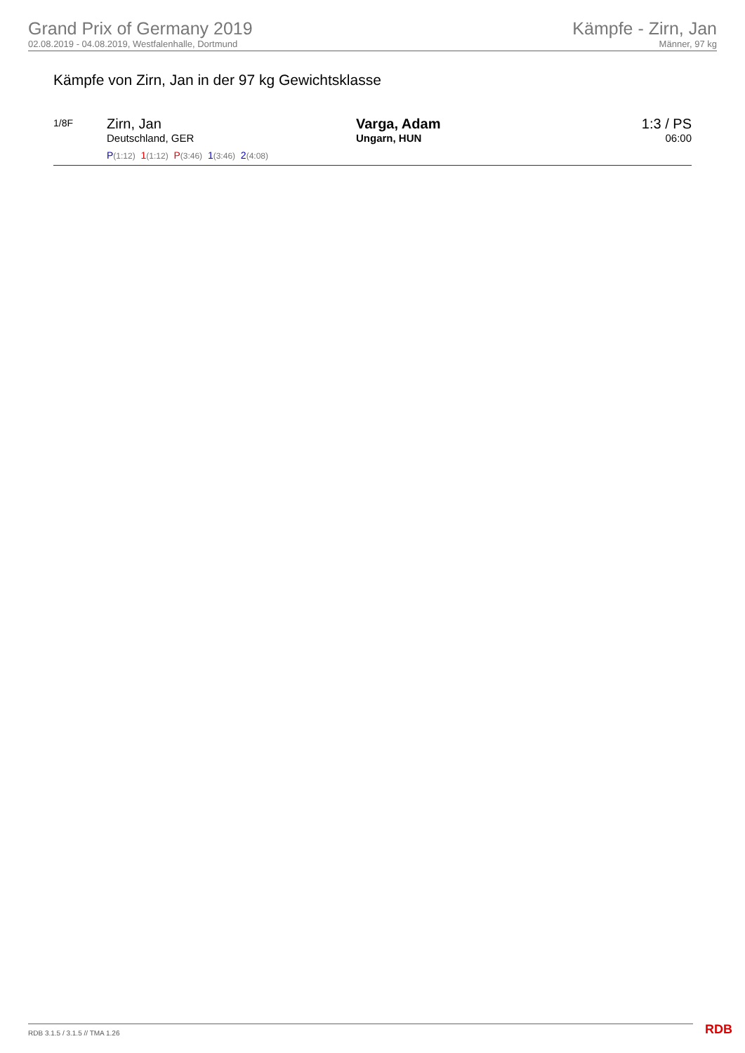Grand Prix of Germany 2019
02.08.2019 - 04.08.2019, Westfalenhalle, Dortmund
Kämpfe - Zirn, Jan
Männer, 97 kg
Kämpfe von Zirn, Jan in der 97 kg Gewichtsklasse
| 1/8F | Zirn, Jan Deutschland, GER P (1:12) 1 (1:12) P (3:46) 1 (3:46) 2 (4:08) | Varga, Adam Ungarn, HUN | 1:3 / PS 06:00 |
RDB 3.1.5 / 3.1.5 // TMA 1.26 RDB